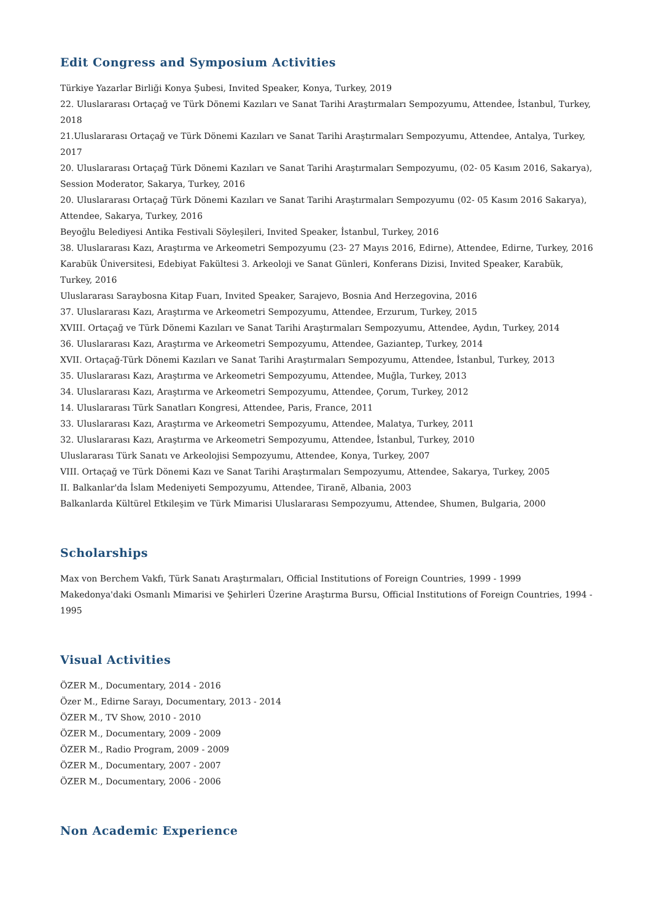Edit Congress and Symposium Activities
Türkiye Yazarlar Birliği Konya Şubesi, Invited Speaker, Konya, Turkey, 2019
22. Uluslararası Ortaçağ ve Türk Dönemi Kazıları ve Sanat Tarihi Araştırmaları Sempozyumu, Attendee, İstanbul, Turkey, 2018
21.Uluslararası Ortaçağ ve Türk Dönemi Kazıları ve Sanat Tarihi Araştırmaları Sempozyumu, Attendee, Antalya, Turkey, 2017
20. Uluslararası Ortaçağ Türk Dönemi Kazıları ve Sanat Tarihi Araştırmaları Sempozyumu, (02- 05 Kasım 2016, Sakarya), Session Moderator, Sakarya, Turkey, 2016
20. Uluslararası Ortaçağ Türk Dönemi Kazıları ve Sanat Tarihi Araştırmaları Sempozyumu (02- 05 Kasım 2016 Sakarya), Attendee, Sakarya, Turkey, 2016
Beyoğlu Belediyesi Antika Festivali Söyleşileri, Invited Speaker, İstanbul, Turkey, 2016
38. Uluslararası Kazı, Araştırma ve Arkeometri Sempozyumu (23- 27 Mayıs 2016, Edirne), Attendee, Edirne, Turkey, 2016
Karabük Üniversitesi, Edebiyat Fakültesi 3. Arkeoloji ve Sanat Günleri, Konferans Dizisi, Invited Speaker, Karabük, Turkey, 2016
Uluslararası Saraybosna Kitap Fuarı, Invited Speaker, Sarajevo, Bosnia And Herzegovina, 2016
37. Uluslararası Kazı, Araştırma ve Arkeometri Sempozyumu, Attendee, Erzurum, Turkey, 2015
XVIII. Ortaçağ ve Türk Dönemi Kazıları ve Sanat Tarihi Araştırmaları Sempozyumu, Attendee, Aydın, Turkey, 2014
36. Uluslararası Kazı, Araştırma ve Arkeometri Sempozyumu, Attendee, Gaziantep, Turkey, 2014
XVII. Ortaçağ-Türk Dönemi Kazıları ve Sanat Tarihi Araştırmaları Sempozyumu, Attendee, İstanbul, Turkey, 2013
35. Uluslararası Kazı, Araştırma ve Arkeometri Sempozyumu, Attendee, Muğla, Turkey, 2013
34. Uluslararası Kazı, Araştırma ve Arkeometri Sempozyumu, Attendee, Çorum, Turkey, 2012
14. Uluslararası Türk Sanatları Kongresi, Attendee, Paris, France, 2011
33. Uluslararası Kazı, Araştırma ve Arkeometri Sempozyumu, Attendee, Malatya, Turkey, 2011
32. Uluslararası Kazı, Araştırma ve Arkeometri Sempozyumu, Attendee, İstanbul, Turkey, 2010
Uluslararası Türk Sanatı ve Arkeolojisi Sempozyumu, Attendee, Konya, Turkey, 2007
VIII. Ortaçağ ve Türk Dönemi Kazı ve Sanat Tarihi Araştırmaları Sempozyumu, Attendee, Sakarya, Turkey, 2005
II. Balkanlar'da İslam Medeniyeti Sempozyumu, Attendee, Tiranë, Albania, 2003
Balkanlarda Kültürel Etkileşim ve Türk Mimarisi Uluslararası Sempozyumu, Attendee, Shumen, Bulgaria, 2000
Scholarships
Max von Berchem Vakfı, Türk Sanatı Araştırmaları, Official Institutions of Foreign Countries, 1999 - 1999
Makedonya'daki Osmanlı Mimarisi ve Şehirleri Üzerine Araştırma Bursu, Official Institutions of Foreign Countries, 1994 - 1995
Visual Activities
ÖZER M., Documentary, 2014 - 2016
Özer M., Edirne Sarayı, Documentary, 2013 - 2014
ÖZER M., TV Show, 2010 - 2010
ÖZER M., Documentary, 2009 - 2009
ÖZER M., Radio Program, 2009 - 2009
ÖZER M., Documentary, 2007 - 2007
ÖZER M., Documentary, 2006 - 2006
Non Academic Experience